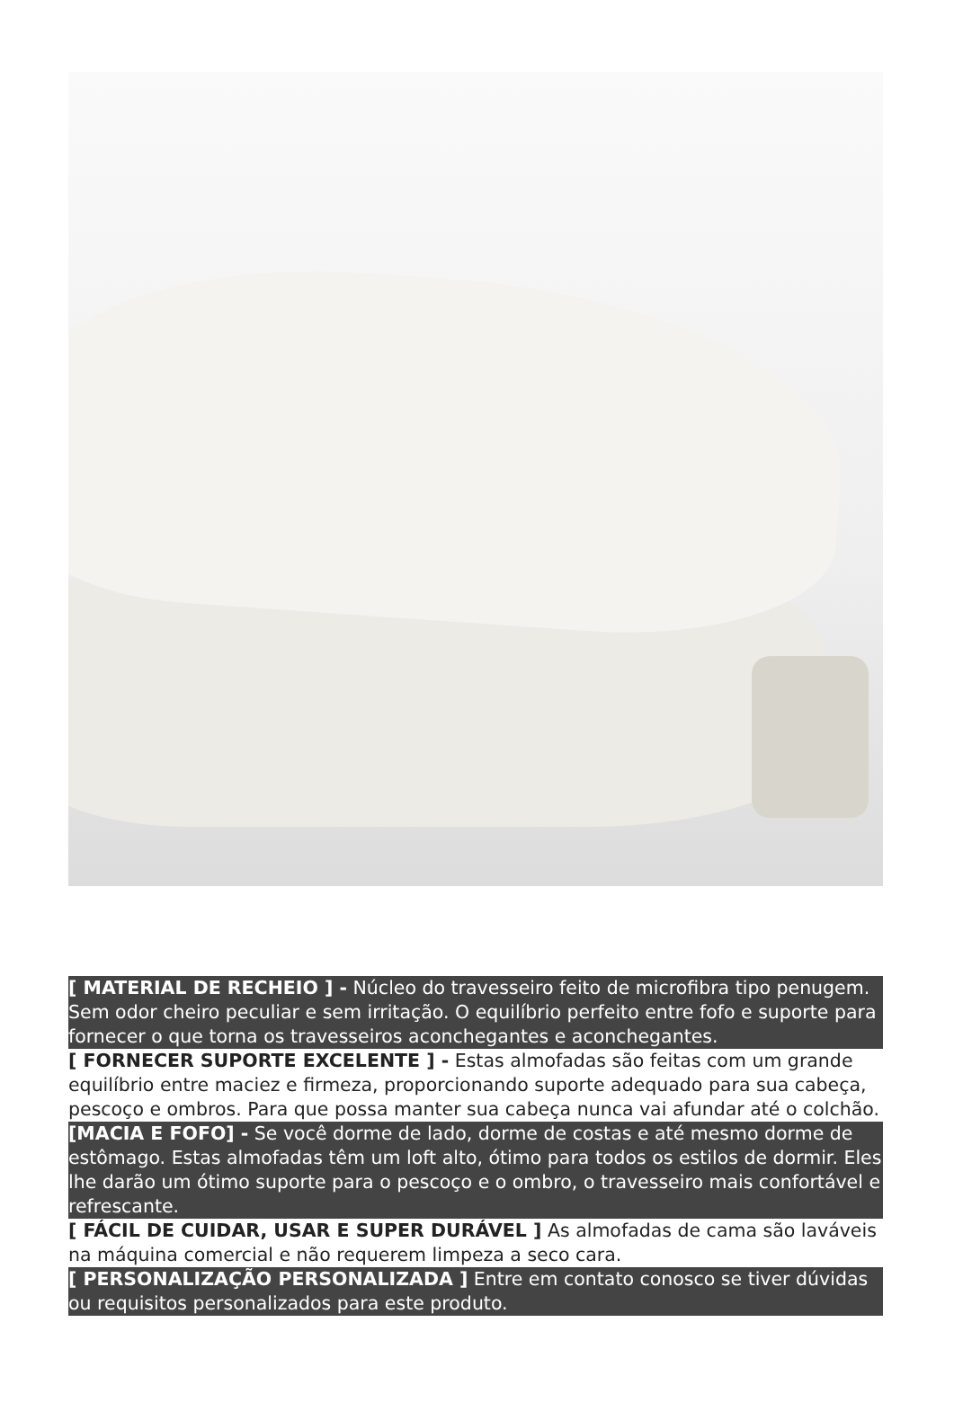[ MATERIAL DE RECHEIO ] - Núcleo do travesseiro feito de microfibra tipo penugem. Sem odor cheiro peculiar e sem irritação. O equilíbrio perfeito entre fofo e suporte para fornecer o que torna os travesseiros aconchegantes e aconchegantes.
[ FORNECER SUPORTE EXCELENTE ] - Estas almofadas são feitas com um grande equilíbrio entre maciez e firmeza, proporcionando suporte adequado para sua cabeça, pescoço e ombros. Para que possa manter sua cabeça nunca vai afundar até o colchão.
[MACIA E FOFO] - Se você dorme de lado, dorme de costas e até mesmo dorme de estômago. Estas almofadas têm um loft alto, ótimo para todos os estilos de dormir. Eles lhe darão um ótimo suporte para o pescoço e o ombro, o travesseiro mais confortável e refrescante.
[ FÁCIL DE CUIDAR, USAR E SUPER DURÁVEL ] As almofadas de cama são laváveis na máquina comercial e não requerem limpeza a seco cara.
[ PERSONALIZAÇÃO PERSONALIZADA ] Entre em contato conosco se tiver dúvidas ou requisitos personalizados para este produto.